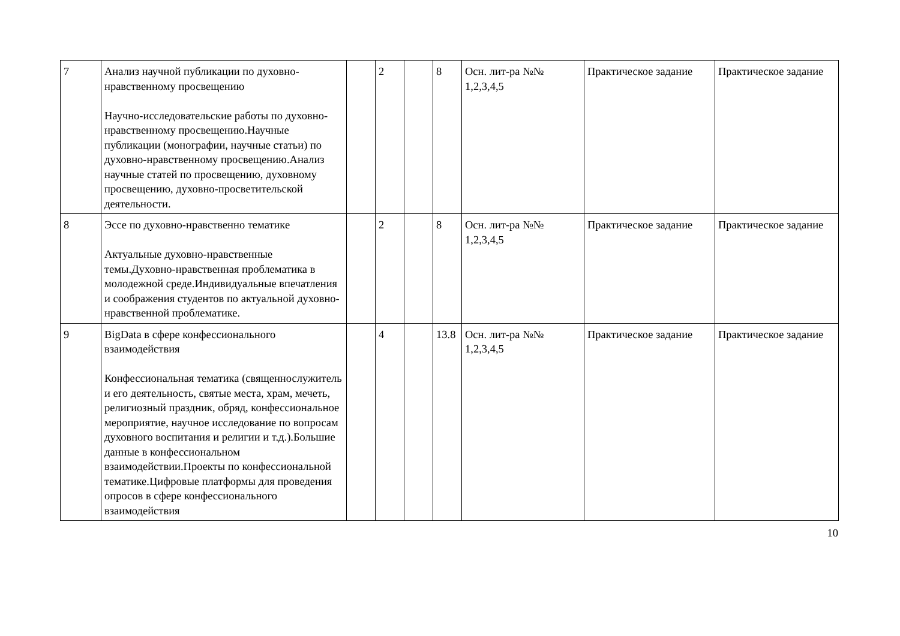| 7 | Анализ научной публикации по духовно-нравственному просвещению Научно-исследовательские работы по духовно-нравственному просвещению.Научные публикации (монографии, научные статьи) по духовно-нравственному просвещению.Анализ научные статей по просвещению, духовному просвещению, духовно-просветительской деятельности. | | 2 | | 8 | Осн. лит-ра №№ 1,2,3,4,5 | Практическое задание | Практическое задание |
| 8 | Эссе по духовно-нравственно тематике Актуальные духовно-нравственные темы.Духовно-нравственная проблематика в молодежной среде.Индивидуальные впечатления и соображения студентов по актуальной духовно-нравственной проблематике. | | 2 | | 8 | Осн. лит-ра №№ 1,2,3,4,5 | Практическое задание | Практическое задание |
| 9 | BigData в сфере конфессионального взаимодействия Конфессиональная тематика (священнослужитель и его деятельность, святые места, храм, мечеть, религиозный праздник, обряд, конфессиональное мероприятие, научное исследование по вопросам духовного воспитания и религии и т.д.).Большие данные в конфессиональном взаимодействии.Проекты по конфессиональной тематике.Цифровые платформы для проведения опросов в сфере конфессионального взаимодействия | | 4 | | 13.8 | Осн. лит-ра №№ 1,2,3,4,5 | Практическое задание | Практическое задание |
10